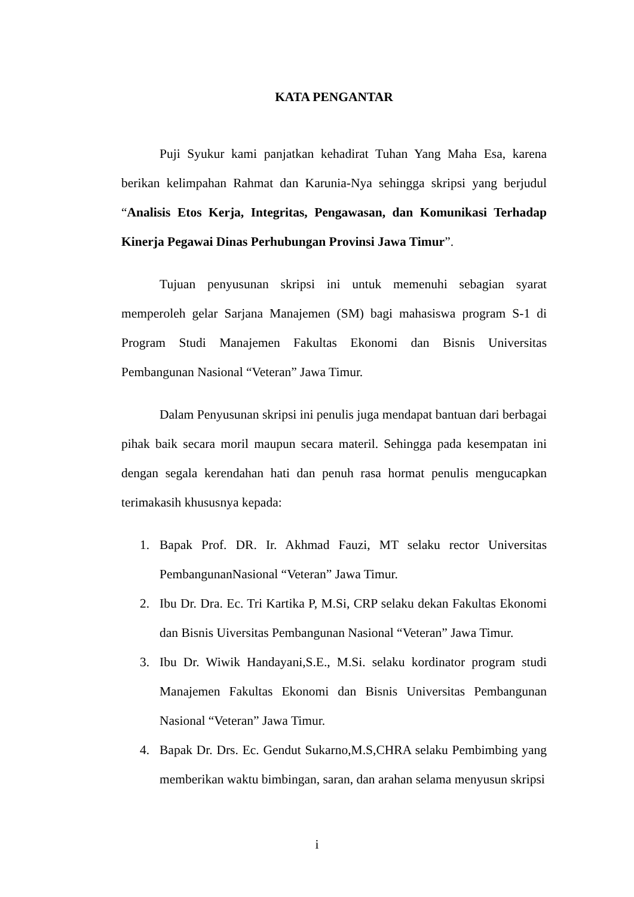KATA PENGANTAR
Puji Syukur kami panjatkan kehadirat Tuhan Yang Maha Esa, karena berikan kelimpahan Rahmat dan Karunia-Nya sehingga skripsi yang berjudul “Analisis Etos Kerja, Integritas, Pengawasan, dan Komunikasi Terhadap Kinerja Pegawai Dinas Perhubungan Provinsi Jawa Timur”.
Tujuan penyusunan skripsi ini untuk memenuhi sebagian syarat memperoleh gelar Sarjana Manajemen (SM) bagi mahasiswa program S-1 di Program Studi Manajemen Fakultas Ekonomi dan Bisnis Universitas Pembangunan Nasional “Veteran” Jawa Timur.
Dalam Penyusunan skripsi ini penulis juga mendapat bantuan dari berbagai pihak baik secara moril maupun secara materil. Sehingga pada kesempatan ini dengan segala kerendahan hati dan penuh rasa hormat penulis mengucapkan terimakasih khususnya kepada:
1. Bapak Prof. DR. Ir. Akhmad Fauzi, MT selaku rector Universitas PembangunanNasional “Veteran” Jawa Timur.
2. Ibu Dr. Dra. Ec. Tri Kartika P, M.Si, CRP selaku dekan Fakultas Ekonomi dan Bisnis Uiversitas Pembangunan Nasional “Veteran” Jawa Timur.
3. Ibu Dr. Wiwik Handayani,S.E., M.Si. selaku kordinator program studi Manajemen Fakultas Ekonomi dan Bisnis Universitas Pembangunan Nasional “Veteran” Jawa Timur.
4. Bapak Dr. Drs. Ec. Gendut Sukarno,M.S,CHRA selaku Pembimbing yang memberikan waktu bimbingan, saran, dan arahan selama menyusun skripsi
i